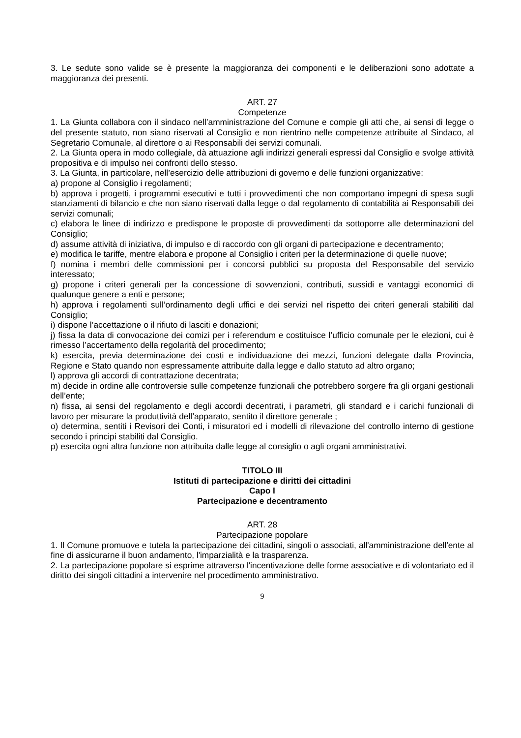3. Le sedute sono valide se è presente la maggioranza dei componenti e le deliberazioni sono adottate a maggioranza dei presenti.
ART. 27
Competenze
1. La Giunta collabora con il sindaco nell’amministrazione del Comune e compie gli atti che, ai sensi di legge o del presente statuto, non siano riservati al Consiglio e non rientrino nelle competenze attribuite al Sindaco, al Segretario Comunale, al direttore o ai Responsabili dei servizi comunali.
2. La Giunta opera in modo collegiale, dà attuazione agli indirizzi generali espressi dal Consiglio e svolge attività propositiva e di impulso nei confronti dello stesso.
3. La Giunta, in particolare, nell’esercizio delle attribuzioni di governo e delle funzioni organizzative:
a) propone al Consiglio i regolamenti;
b) approva i progetti, i programmi esecutivi e tutti i provvedimenti che non comportano impegni di spesa sugli stanziamenti di bilancio e che non siano riservati dalla legge o dal regolamento di contabilità ai Responsabili dei servizi comunali;
c) elabora le linee di indirizzo e predispone le proposte di provvedimenti da sottoporre alle determinazioni del Consiglio;
d) assume attività di iniziativa, di impulso e di raccordo con gli organi di partecipazione e decentramento;
e) modifica le tariffe, mentre elabora e propone al Consiglio i criteri per la determinazione di quelle nuove;
f) nomina i membri delle commissioni per i concorsi pubblici su proposta del Responsabile del servizio interessato;
g) propone i criteri generali per la concessione di sovvenzioni, contributi, sussidi e vantaggi economici di qualunque genere a enti e persone;
h) approva i regolamenti sull’ordinamento degli uffici e dei servizi nel rispetto dei criteri generali stabiliti dal Consiglio;
i) dispone l’accettazione o il rifiuto di lasciti e donazioni;
j) fissa la data di convocazione dei comizi per i referendum e costituisce l’ufficio comunale per le elezioni, cui è rimesso l’accertamento della regolarità del procedimento;
k) esercita, previa determinazione dei costi e individuazione dei mezzi, funzioni delegate dalla Provincia, Regione e Stato quando non espressamente attribuite dalla legge e dallo statuto ad altro organo;
l) approva gli accordi di contrattazione decentrata;
m) decide in ordine alle controversie sulle competenze funzionali che potrebbero sorgere fra gli organi gestionali dell’ente;
n) fissa, ai sensi del regolamento e degli accordi decentrati, i parametri, gli standard e i carichi funzionali di lavoro per misurare la produttività dell’apparato, sentito il direttore generale ;
o) determina, sentiti i Revisori dei Conti, i misuratori ed i modelli di rilevazione del controllo interno di gestione secondo i principi stabiliti dal Consiglio.
p) esercita ogni altra funzione non attribuita dalle legge al consiglio o agli organi amministrativi.
TITOLO III
Istituti di partecipazione e diritti dei cittadini
Capo I
Partecipazione e decentramento
ART. 28
Partecipazione popolare
1. Il Comune promuove e tutela la partecipazione dei cittadini, singoli o associati, all'amministrazione dell'ente al fine di assicurarne il buon andamento, l'imparzialità e la trasparenza.
2. La partecipazione popolare si esprime attraverso l'incentivazione delle forme associative e di volontariato ed il diritto dei singoli cittadini a intervenire nel procedimento amministrativo.
9